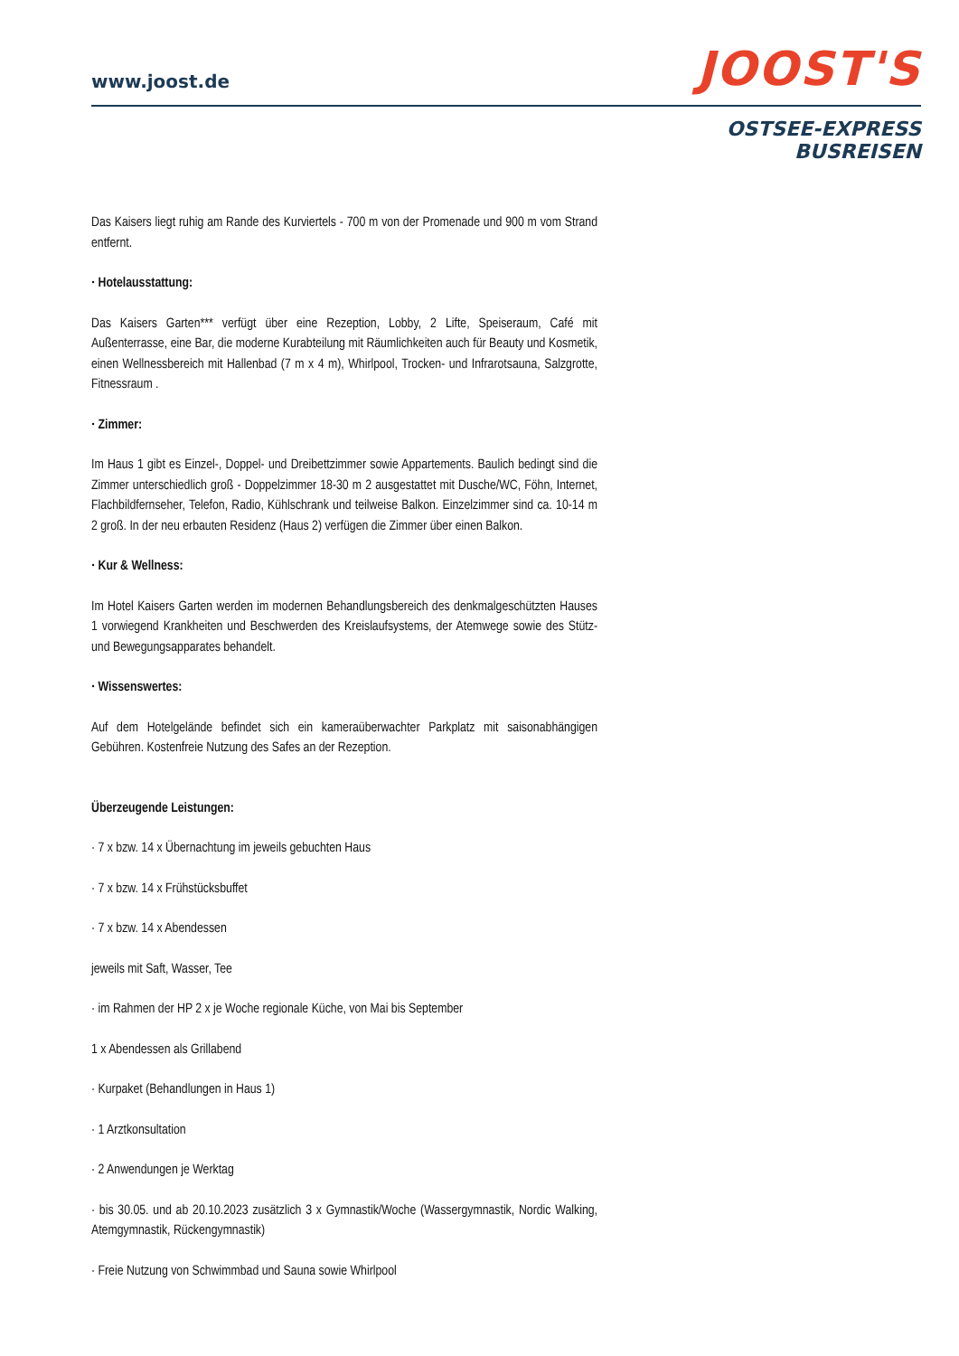www.joost.de
JOOST'S
OSTSEE-EXPRESS
BUSREISEN
Das Kaisers liegt ruhig am Rande des Kurviertels - 700 m von der Promenade und 900 m vom Strand entfernt.
· Hotelausstattung:
Das Kaisers Garten*** verfügt über eine Rezeption, Lobby, 2 Lifte, Speiseraum, Café mit Außenterrasse, eine Bar, die moderne Kurabteilung mit Räumlichkeiten auch für Beauty und Kosmetik, einen Wellnessbereich mit Hallenbad (7 m x 4 m), Whirlpool, Trocken- und Infrarotsauna, Salzgrotte, Fitnessraum .
· Zimmer:
Im Haus 1 gibt es Einzel-, Doppel- und Dreibettzimmer sowie Appartements. Baulich bedingt sind die Zimmer unterschiedlich groß - Doppelzimmer 18-30 m 2 ausgestattet mit Dusche/WC, Föhn, Internet, Flachbildfernseher, Telefon, Radio, Kühlschrank und teilweise Balkon. Einzelzimmer sind ca. 10-14 m 2 groß. In der neu erbauten Residenz (Haus 2) verfügen die Zimmer über einen Balkon.
· Kur & Wellness:
Im Hotel Kaisers Garten werden im modernen Behandlungsbereich des denkmalgeschützten Hauses 1 vorwiegend Krankheiten und Beschwerden des Kreislaufsystems, der Atemwege sowie des Stütz- und Bewegungsapparates behandelt.
· Wissenswertes:
Auf dem Hotelgelände befindet sich ein kameraüberwachter Parkplatz mit saisonabhängigen Gebühren. Kostenfreie Nutzung des Safes an der Rezeption.
Überzeugende Leistungen:
· 7 x bzw. 14 x Übernachtung im jeweils gebuchten Haus
· 7 x bzw. 14 x Frühstücksbuffet
· 7 x bzw. 14 x Abendessen
jeweils mit Saft, Wasser, Tee
· im Rahmen der HP 2 x je Woche regionale Küche, von Mai bis September
1 x Abendessen als Grillabend
· Kurpaket (Behandlungen in Haus 1)
· 1 Arztkonsultation
· 2 Anwendungen je Werktag
· bis 30.05. und ab 20.10.2023 zusätzlich 3 x Gymnastik/Woche (Wassergymnastik, Nordic Walking, Atemgymnastik, Rückengymnastik)
· Freie Nutzung von Schwimmbad und Sauna sowie Whirlpool